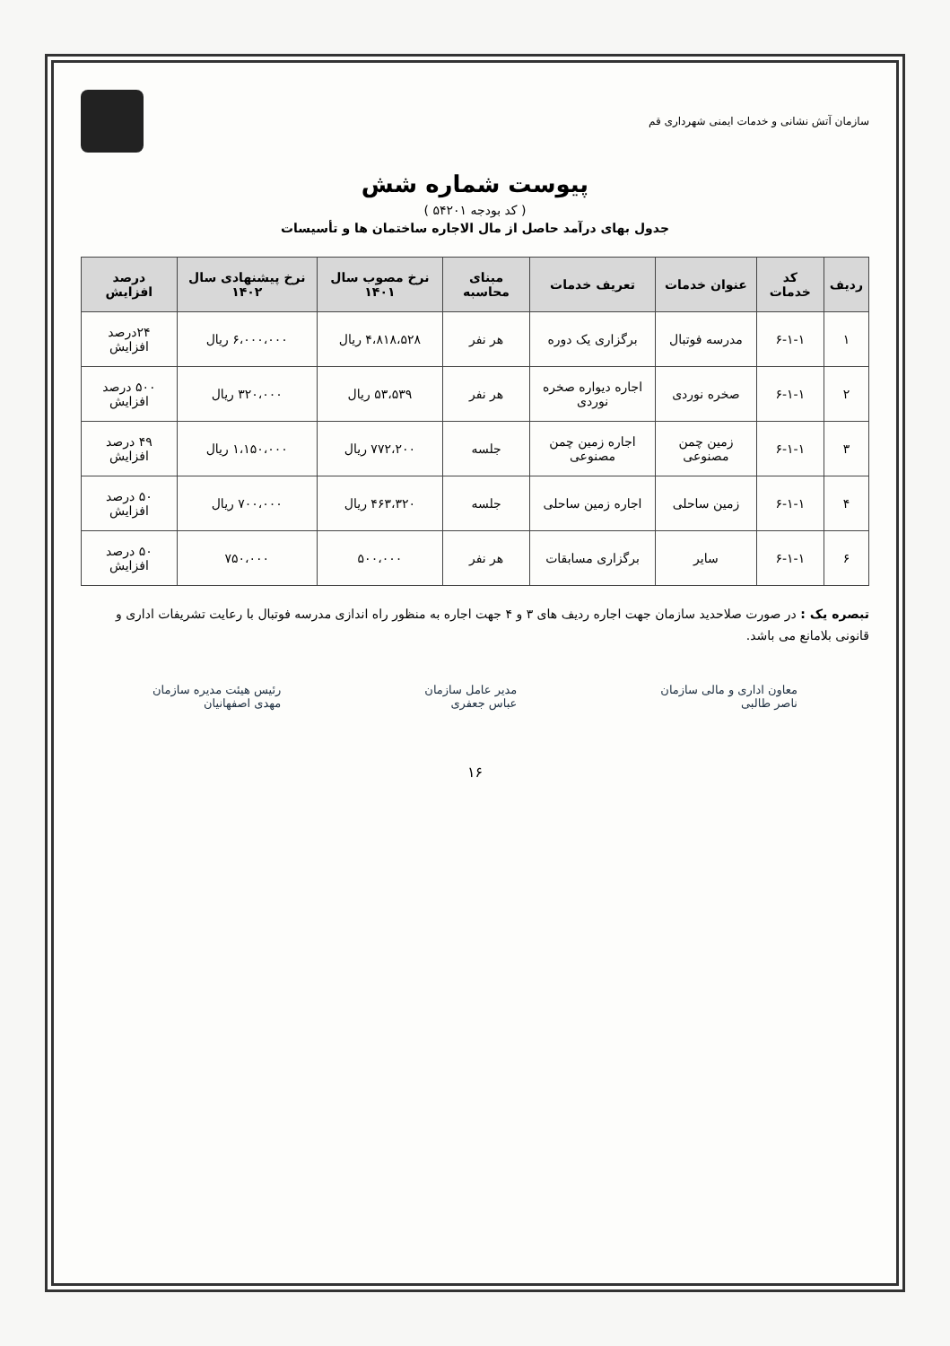سازمان آتش نشانی و خدمات ایمنی شهرداری قم
پیوست شماره شش
( کد بودجه ۵۴۲۰۱ )
جدول بهای درآمد حاصل از مال الاجاره ساختمان ها و تأسیسات
| ردیف | کد خدمات | عنوان خدمات | تعریف خدمات | مبنای محاسبه | نرخ مصوب سال ۱۴۰۱ | نرخ پیشنهادی سال ۱۴۰۲ | درصد افزایش |
| --- | --- | --- | --- | --- | --- | --- | --- |
| ۱ | ۶-۱-۱ | مدرسه فوتبال | برگزاری یک دوره | هر نفر | ۴،۸۱۸،۵۲۸ ریال | ۶،۰۰۰،۰۰۰ ریال | ۲۴درصد افزایش |
| ۲ | ۶-۱-۱ | صخره نوردی | اجاره دیواره صخره نوردی | هر نفر | ۵۳،۵۳۹ ریال | ۳۲۰،۰۰۰ ریال | ۵۰۰ درصد افزایش |
| ۳ | ۶-۱-۱ | زمین چمن مصنوعی | اجاره زمین چمن مصنوعی | جلسه | ۷۷۲،۲۰۰ ریال | ۱،۱۵۰،۰۰۰ ریال | ۴۹ درصد افزایش |
| ۴ | ۶-۱-۱ | زمین ساحلی | اجاره زمین ساحلی | جلسه | ۴۶۳،۳۲۰ ریال | ۷۰۰،۰۰۰ ریال | ۵۰ درصد افزایش |
| ۶ | ۶-۱-۱ | سایر | برگزاری مسابقات | هر نفر | ۵۰۰،۰۰۰ | ۷۵۰،۰۰۰ | ۵۰ درصد افزایش |
تبصره یک : در صورت صلاحدید سازمان جهت اجاره ردیف های ۳ و ۴ جهت اجاره به منظور راه اندازی مدرسه فوتبال با رعایت تشریفات اداری و قانونی بلامانع می باشد.
معاون اداری و مالی سازمان
ناصر طالبی
مدیر عامل سازمان
عباس جعفری
رئیس هیئت مدیره سازمان
مهدی اصفهانیان
۱۶